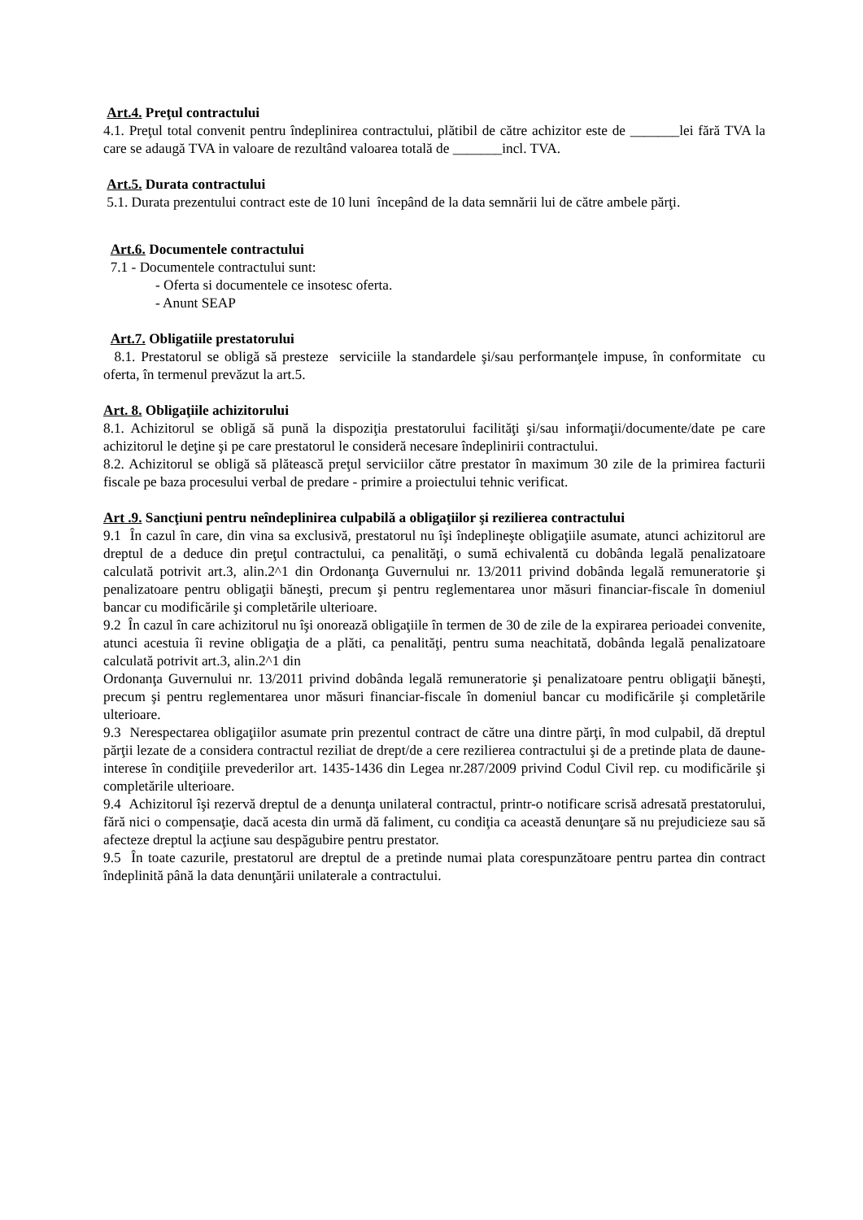Art.4. Preţul contractului
4.1. Preţul total convenit pentru îndeplinirea contractului, plătibil de către achizitor este de _______lei fără TVA la care se adaugă TVA in valoare de rezultând valoarea totală de _______incl. TVA.
Art.5. Durata contractului
5.1. Durata prezentului contract este de 10 luni începând de la data semnării lui de către ambele părţi.
Art.6. Documentele contractului
7.1 - Documentele contractului sunt:
- Oferta si documentele ce insotesc oferta.
- Anunt SEAP
Art.7. Obligatiile prestatorului
8.1. Prestatorul se obligă să presteze serviciile la standardele şi/sau performanţele impuse, în conformitate cu oferta, în termenul prevăzut la art.5.
Art. 8. Obligaţiile achizitorului
8.1. Achizitorul se obligă să pună la dispoziţia prestatorului facilităţi şi/sau informaţii/documente/date pe care achizitorul le deţine şi pe care prestatorul le consideră necesare îndeplinirii contractului.
8.2. Achizitorul se obligă să plătească preţul serviciilor către prestator în maximum 30 zile de la primirea facturii fiscale pe baza procesului verbal de predare - primire a proiectului tehnic verificat.
Art .9. Sancţiuni pentru neîndeplinirea culpabilă a obligaţiilor şi rezilierea contractului
9.1 În cazul în care, din vina sa exclusivă, prestatorul nu îşi îndeplineşte obligaţiile asumate, atunci achizitorul are dreptul de a deduce din preţul contractului, ca penalităţi, o sumă echivalentă cu dobânda legală penalizatoare calculată potrivit art.3, alin.2^1 din Ordonanţa Guvernului nr. 13/2011 privind dobânda legală remuneratorie şi penalizatoare pentru obligaţii băneşti, precum şi pentru reglementarea unor măsuri financiar-fiscale în domeniul bancar cu modificările şi completările ulterioare.
9.2 În cazul în care achizitorul nu îşi onorează obligaţiile în termen de 30 de zile de la expirarea perioadei convenite, atunci acestuia îi revine obligaţia de a plăti, ca penalităţi, pentru suma neachitată, dobânda legală penalizatoare calculată potrivit art.3, alin.2^1 din
Ordonanţa Guvernului nr. 13/2011 privind dobânda legală remuneratorie şi penalizatoare pentru obligaţii băneşti, precum şi pentru reglementarea unor măsuri financiar-fiscale în domeniul bancar cu modificările şi completările ulterioare.
9.3 Nerespectarea obligaţiilor asumate prin prezentul contract de către una dintre părţi, în mod culpabil, dă dreptul părţii lezate de a considera contractul reziliat de drept/de a cere rezilierea contractului şi de a pretinde plata de daune-interese în condiţiile prevederilor art. 1435-1436 din Legea nr.287/2009 privind Codul Civil rep. cu modificările şi completările ulterioare.
9.4 Achizitorul îşi rezervă dreptul de a denunţa unilateral contractul, printr-o notificare scrisă adresată prestatorului, fără nici o compensaţie, dacă acesta din urmă dă faliment, cu condiţia ca această denunţare să nu prejudicieze sau să afecteze dreptul la acţiune sau despăgubire pentru prestator.
9.5 În toate cazurile, prestatorul are dreptul de a pretinde numai plata corespunzătoare pentru partea din contract îndeplinită până la data denunţării unilaterale a contractului.